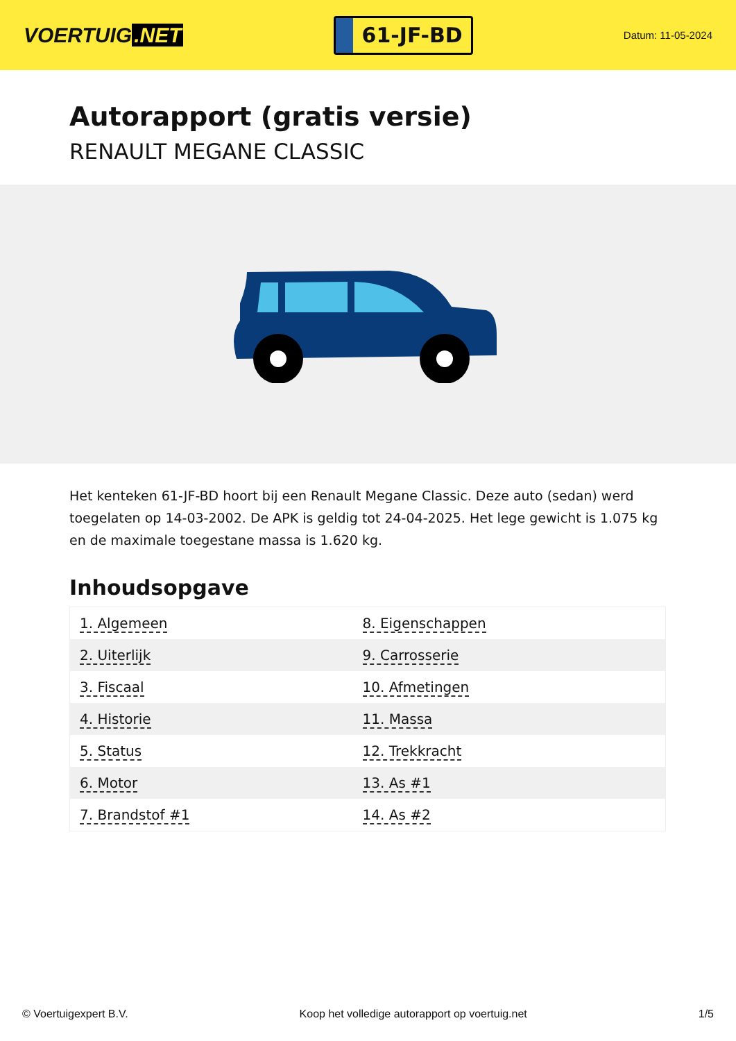VOERTUIG.NET
61-JF-BD
Datum: 11-05-2024
Autorapport (gratis versie)
RENAULT MEGANE CLASSIC
Het kenteken 61-JF-BD hoort bij een Renault Megane Classic. Deze auto (sedan) werd toegelaten op 14-03-2002. De APK is geldig tot 24-04-2025. Het lege gewicht is 1.075 kg en de maximale toegestane massa is 1.620 kg.
Inhoudsopgave
| 1. Algemeen | 8. Eigenschappen |
| 2. Uiterlijk | 9. Carrosserie |
| 3. Fiscaal | 10. Afmetingen |
| 4. Historie | 11. Massa |
| 5. Status | 12. Trekkracht |
| 6. Motor | 13. As #1 |
| 7. Brandstof #1 | 14. As #2 |
© Voertuigexpert B.V. Koop het volledige autorapport op voertuig.net 1/5